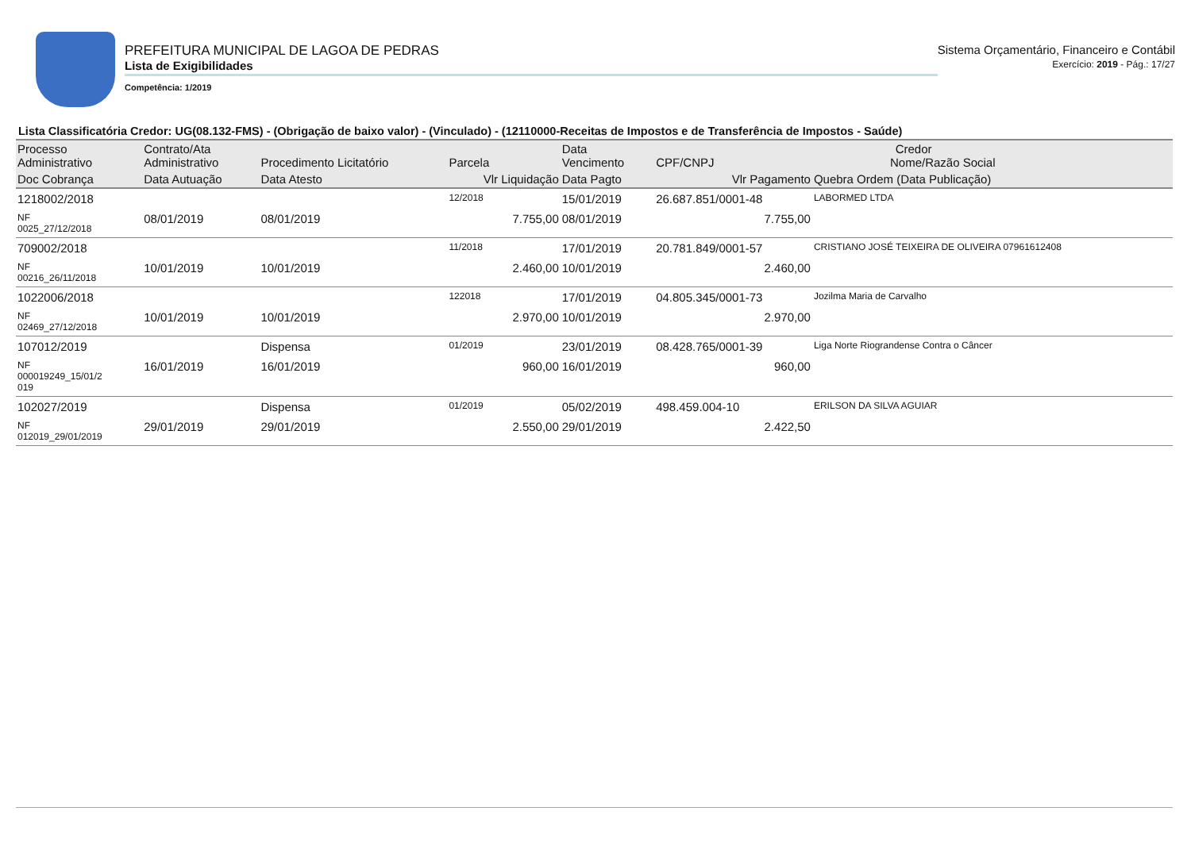PREFEITURA MUNICIPAL DE LAGOA DE PEDRAS
Lista de Exigibilidades
Competência: 1/2019
Sistema Orçamentário, Financeiro e Contábil
Exercício: 2019 - Pág.: 17/27
Lista Classificatória Credor: UG(08.132-FMS) - (Obrigação de baixo valor) - (Vinculado) - (12110000-Receitas de Impostos e de Transferência de Impostos - Saúde)
| Processo Administrativo | Contrato/Ata Administrativo | Procedimento Licitatório | Parcela | Data Vencimento | Credor CPF/CNPJ Nome/Razão Social | |
| --- | --- | --- | --- | --- | --- | --- |
| Doc Cobrança | Data Autuação | Data Atesto | Vlr Liquidação | Data Pagto | Vlr Pagamento | Quebra Ordem (Data Publicação) |
| 1218002/2018 | | | 12/2018 | 15/01/2019 | 26.687.851/0001-48 | LABORMED LTDA |
| NF 0025_27/12/2018 | 08/01/2019 | 08/01/2019 | 7.755,00 | 08/01/2019 | 7.755,00 | |
| 709002/2018 | | | 11/2018 | 17/01/2019 | 20.781.849/0001-57 | CRISTIANO JOSÉ TEIXEIRA DE OLIVEIRA 07961612408 |
| NF 00216_26/11/2018 | 10/01/2019 | 10/01/2019 | 2.460,00 | 10/01/2019 | 2.460,00 | |
| 1022006/2018 | | | 122018 | 17/01/2019 | 04.805.345/0001-73 | Jozilma Maria de Carvalho |
| NF 02469_27/12/2018 | 10/01/2019 | 10/01/2019 | 2.970,00 | 10/01/2019 | 2.970,00 | |
| 107012/2019 | | Dispensa | 01/2019 | 23/01/2019 | 08.428.765/0001-39 | Liga Norte Riograndense Contra o Câncer |
| NF 000019249_15/01/2 019 | 16/01/2019 | 16/01/2019 | 960,00 | 16/01/2019 | 960,00 | |
| 102027/2019 | | Dispensa | 01/2019 | 05/02/2019 | 498.459.004-10 | ERILSON DA SILVA AGUIAR |
| NF 012019_29/01/2019 | 29/01/2019 | 29/01/2019 | 2.550,00 | 29/01/2019 | 2.422,50 | |